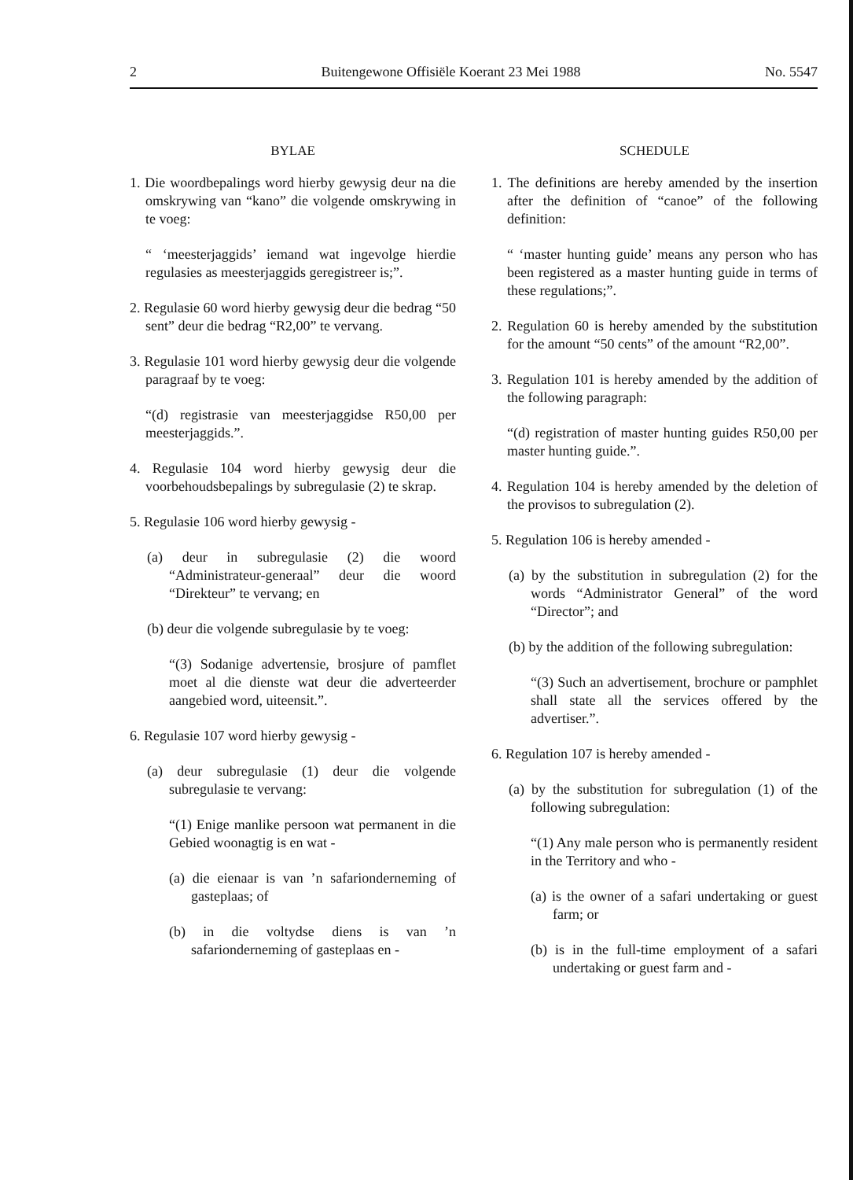2 Buitengewone Offisiële Koerant 23 Mei 1988 No. 5547
BYLAE
1. Die woordbepalings word hierby gewysig deur na die omskrywing van “kano” die volgende omskrywing in te voeg:
“ ‘meesterjaggids’ iemand wat ingevolge hierdie regulasies as meesterjaggids geregistreer is;”.
2. Regulasie 60 word hierby gewysig deur die bedrag “50 sent” deur die bedrag “R2,00” te vervang.
3. Regulasie 101 word hierby gewysig deur die volgende paragraaf by te voeg:
“(d) registrasie van meesterjaggidse R50,00 per meesterjaggids.”.
4. Regulasie 104 word hierby gewysig deur die voorbehoudsbepalings by subregulasie (2) te skrap.
5. Regulasie 106 word hierby gewysig -
(a) deur in subregulasie (2) die woord “Administrateur-generaal” deur die woord “Direkteur” te vervang; en
(b) deur die volgende subregulasie by te voeg:
“(3) Sodanige advertensie, brosjure of pamflet moet al die dienste wat deur die adverteerder aangebied word, uiteensit.”.
6. Regulasie 107 word hierby gewysig -
(a) deur subregulasie (1) deur die volgende subregulasie te vervang:
“(1) Enige manlike persoon wat permanent in die Gebied woonagtig is en wat -
(a) die eienaar is van ’n safarionderneming of gasteplaas; of
(b) in die voltydse diens is van ’n safarionderneming of gasteplaas en -
SCHEDULE
1. The definitions are hereby amended by the insertion after the definition of “canoe” of the following definition:
“ ‘master hunting guide’ means any person who has been registered as a master hunting guide in terms of these regulations;”.
2. Regulation 60 is hereby amended by the substitution for the amount “50 cents” of the amount “R2,00”.
3. Regulation 101 is hereby amended by the addition of the following paragraph:
“(d) registration of master hunting guides R50,00 per master hunting guide.”.
4. Regulation 104 is hereby amended by the deletion of the provisos to subregulation (2).
5. Regulation 106 is hereby amended -
(a) by the substitution in subregulation (2) for the words “Administrator General” of the word “Director”; and
(b) by the addition of the following subregulation:
“(3) Such an advertisement, brochure or pamphlet shall state all the services offered by the advertiser.”.
6. Regulation 107 is hereby amended -
(a) by the substitution for subregulation (1) of the following subregulation:
“(1) Any male person who is permanently resident in the Territory and who -
(a) is the owner of a safari undertaking or guest farm; or
(b) is in the full-time employment of a safari undertaking or guest farm and -